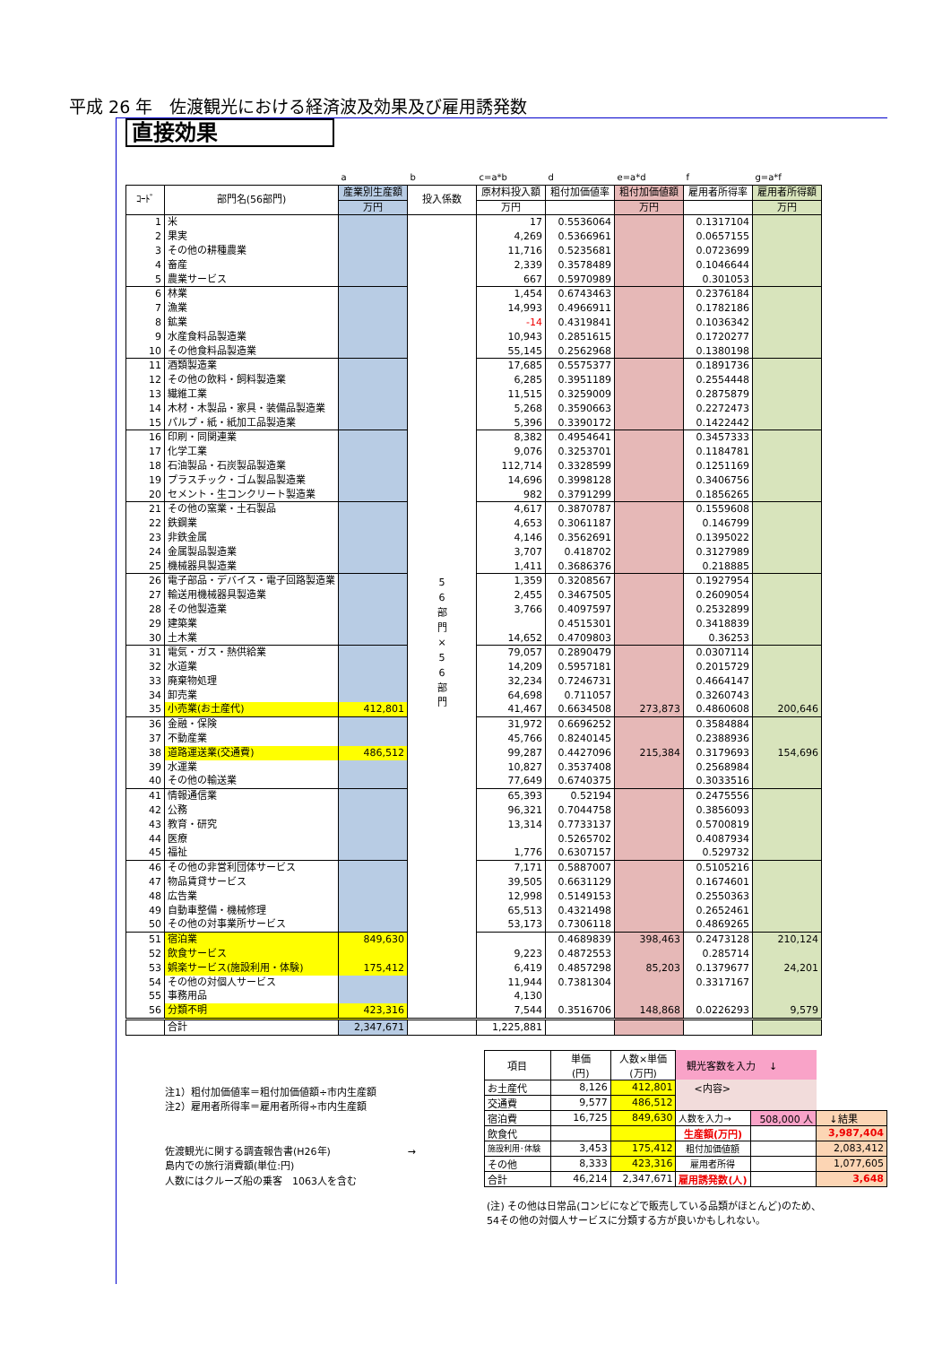平成 26 年　佐渡観光における経済波及効果及び雇用誘発数
直接効果
| | | a | b | c=a*b | d | e=a*d | f | g=a*f |
| ｺｰﾄﾞ | 部門名(56部門) | 産業別生産額 | 投入係数 | 原材料投入額 | 粗付加価値率 | 粗付加価値額 | 雇用者所得率 | 雇用者所得額 |
| | | 万円 | | 万円 | | 万円 | | 万円 |
| 1 | 米 | | 5 6 部 門 × 5 6 部 門 | 17 | 0.5536064 | | 0.1317104 | |
| 2 | 果実 | | | 4,269 | 0.5366961 | | 0.0657155 | |
| 3 | その他の耕種農業 | | | 11,716 | 0.5235681 | | 0.0723699 | |
| 4 | 畜産 | | | 2,339 | 0.3578489 | | 0.1046644 | |
| 5 | 農業サービス | | | 667 | 0.5970989 | | 0.301053 | |
| 6 | 林業 | | | 1,454 | 0.6743463 | | 0.2376184 | |
| 7 | 漁業 | | | 14,993 | 0.4966911 | | 0.1782186 | |
| 8 | 鉱業 | | | -14 | 0.4319841 | | 0.1036342 | |
| 9 | 水産食料品製造業 | | | 10,943 | 0.2851615 | | 0.1720277 | |
| 10 | その他食料品製造業 | | | 55,145 | 0.2562968 | | 0.1380198 | |
| 11 | 酒類製造業 | | | 17,685 | 0.5575377 | | 0.1891736 | |
| 12 | その他の飲料・飼料製造業 | | | 6,285 | 0.3951189 | | 0.2554448 | |
| 13 | 繊維工業 | | | 11,515 | 0.3259009 | | 0.2875879 | |
| 14 | 木材・木製品・家具・装備品製造業 | | | 5,268 | 0.3590663 | | 0.2272473 | |
| 15 | パルプ・紙・紙加工品製造業 | | | 5,396 | 0.3390172 | | 0.1422442 | |
| 16 | 印刷・同関連業 | | | 8,382 | 0.4954641 | | 0.3457333 | |
| 17 | 化学工業 | | | 9,076 | 0.3253701 | | 0.1184781 | |
| 18 | 石油製品・石炭製品製造業 | | | 112,714 | 0.3328599 | | 0.1251169 | |
| 19 | プラスチック・ゴム製品製造業 | | | 14,696 | 0.3998128 | | 0.3406756 | |
| 20 | セメント・生コンクリート製造業 | | | 982 | 0.3791299 | | 0.1856265 | |
| 21 | その他の窯業・土石製品 | | | 4,617 | 0.3870787 | | 0.1559608 | |
| 22 | 鉄鋼業 | | | 4,653 | 0.3061187 | | 0.146799 | |
| 23 | 非鉄金属 | | | 4,146 | 0.3562691 | | 0.1395022 | |
| 24 | 金属製品製造業 | | | 3,707 | 0.418702 | | 0.3127989 | |
| 25 | 機械器具製造業 | | | 1,411 | 0.3686376 | | 0.218885 | |
| 26 | 電子部品・デバイス・電子回路製造業 | | | 1,359 | 0.3208567 | | 0.1927954 | |
| 27 | 輸送用機械器具製造業 | | | 2,455 | 0.3467505 | | 0.2609054 | |
| 28 | その他製造業 | | | 3,766 | 0.4097597 | | 0.2532899 | |
| 29 | 建築業 | | | | 0.4515301 | | 0.3418839 | |
| 30 | 土木業 | | | 14,652 | 0.4709803 | | 0.36253 | |
| 31 | 電気・ガス・熱供給業 | | | 79,057 | 0.2890479 | | 0.0307114 | |
| 32 | 水道業 | | | 14,209 | 0.5957181 | | 0.2015729 | |
| 33 | 廃棄物処理 | | | 32,234 | 0.7246731 | | 0.4664147 | |
| 34 | 卸売業 | | | 64,698 | 0.711057 | | 0.3260743 | |
| 35 | 小売業(お土産代) | 412,801 | | 41,467 | 0.6634508 | 273,873 | 0.4860608 | 200,646 |
| 36 | 金融・保険 | | | 31,972 | 0.6696252 | | 0.3584884 | |
| 37 | 不動産業 | | | 45,766 | 0.8240145 | | 0.2388936 | |
| 38 | 道路運送業(交通費) | 486,512 | | 99,287 | 0.4427096 | 215,384 | 0.3179693 | 154,696 |
| 39 | 水運業 | | | 10,827 | 0.3537408 | | 0.2568984 | |
| 40 | その他の輸送業 | | | 77,649 | 0.6740375 | | 0.3033516 | |
| 41 | 情報通信業 | | | 65,393 | 0.52194 | | 0.2475556 | |
| 42 | 公務 | | | 96,321 | 0.7044758 | | 0.3856093 | |
| 43 | 教育・研究 | | | 13,314 | 0.7733137 | | 0.5700819 | |
| 44 | 医療 | | | | 0.5265702 | | 0.4087934 | |
| 45 | 福祉 | | | 1,776 | 0.6307157 | | 0.529732 | |
| 46 | その他の非営利団体サービス | | | 7,171 | 0.5887007 | | 0.5105216 | |
| 47 | 物品賃貸サービス | | | 39,505 | 0.6631129 | | 0.1674601 | |
| 48 | 広告業 | | | 12,998 | 0.5149153 | | 0.2550363 | |
| 49 | 自動車整備・機械修理 | | | 65,513 | 0.4321498 | | 0.2652461 | |
| 50 | その他の対事業所サービス | | | 53,173 | 0.7306118 | | 0.4869265 | |
| 51 | 宿泊業 | 849,630 | | | 0.4689839 | 398,463 | 0.2473128 | 210,124 |
| 52 | 飲食サービス | | | 9,223 | 0.4872553 | | 0.285714 | |
| 53 | 娯楽サービス(施設利用・体験) | 175,412 | | 6,419 | 0.4857298 | 85,203 | 0.1379677 | 24,201 |
| 54 | その他の対個人サービス | | | 11,944 | 0.7381304 | | 0.3317167 | |
| 55 | 事務用品 | | | 4,130 | | | | |
| 56 | 分類不明 | 423,316 | | 7,544 | 0.3516706 | 148,868 | 0.0226293 | 9,579 |
| | 合計 | 2,347,671 | | 1,225,881 | | | | |
注1）粗付加価値率＝粗付加価値額÷市内生産額
注2）雇用者所得率＝雇用者所得÷市内生産額
佐渡観光に関する調査報告書(H26年) →
島内での旅行消費額(単位:円)
人数にはクルーズ船の乗客　1063人を含む
| 項目 | 単価 (円) | 人数×単価 (万円) | 観光客数を入力 ↓ | | |
| お土産代 | 8,126 | 412,801 | <内容> | | |
| 交通費 | 9,577 | 486,512 | | | |
| 宿泊費 | 16,725 | 849,630 | 人数を入力→ | 508,000 人 | ↓結果 |
| 飲食代 | | | 生産額(万円) | | 3,987,404 |
| 施設利用･体験 | 3,453 | 175,412 | 粗付加価値額 | | 2,083,412 |
| その他 | 8,333 | 423,316 | 雇用者所得 | | 1,077,605 |
| 合計 | 46,214 | 2,347,671 | 雇用誘発数(人) | | 3,648 |
(注) その他は日常品(コンビになどで販売している品類がほとんど)のため、
54その他の対個人サービスに分類する方が良いかもしれない。